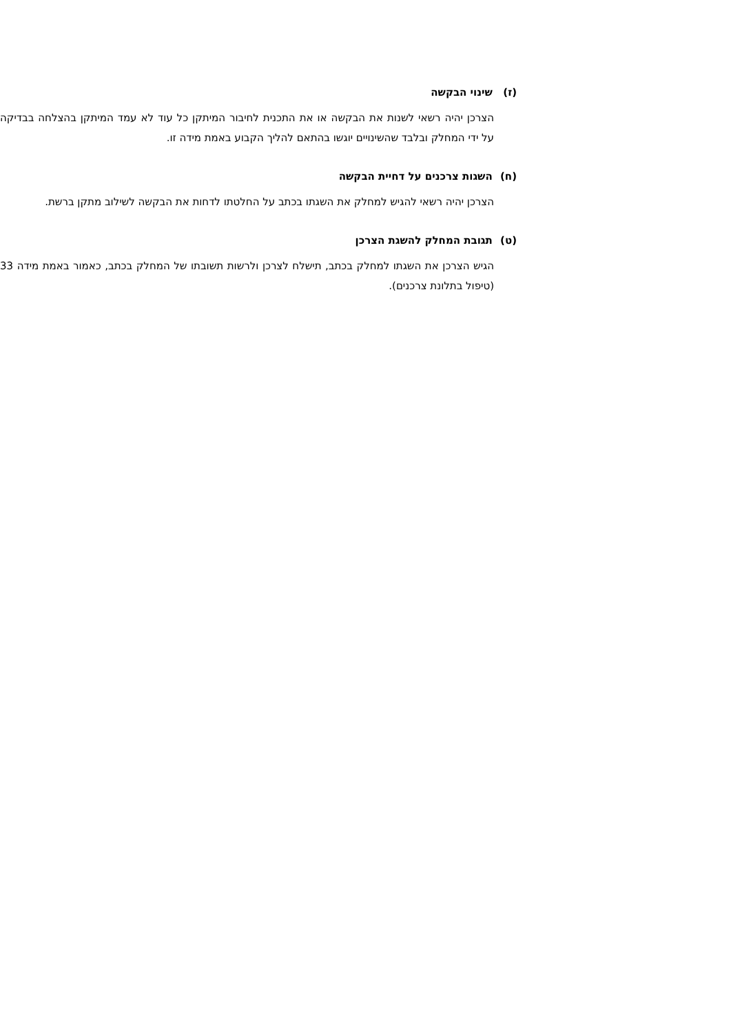(ז) שינוי הבקשה
הצרכן יהיה רשאי לשנות את הבקשה או את התכנית לחיבור המיתקן כל עוד לא עמד המיתקן בהצלחה בבדיקה על ידי המחלק ובלבד שהשינויים יוגשו בהתאם להליך הקבוע באמת מידה זו.
(ח) השגות צרכנים על דחיית הבקשה
הצרכן יהיה רשאי להגיש למחלק את השגתו בכתב על החלטתו לדחות את הבקשה לשילוב מתקן ברשת.
(ט) תגובת המחלק להשגת הצרכן
הגיש הצרכן את השגתו למחלק בכתב, תישלח לצרכן ולרשות תשובתו של המחלק בכתב, כאמור באמת מידה 33 (טיפול בתלונת צרכנים).